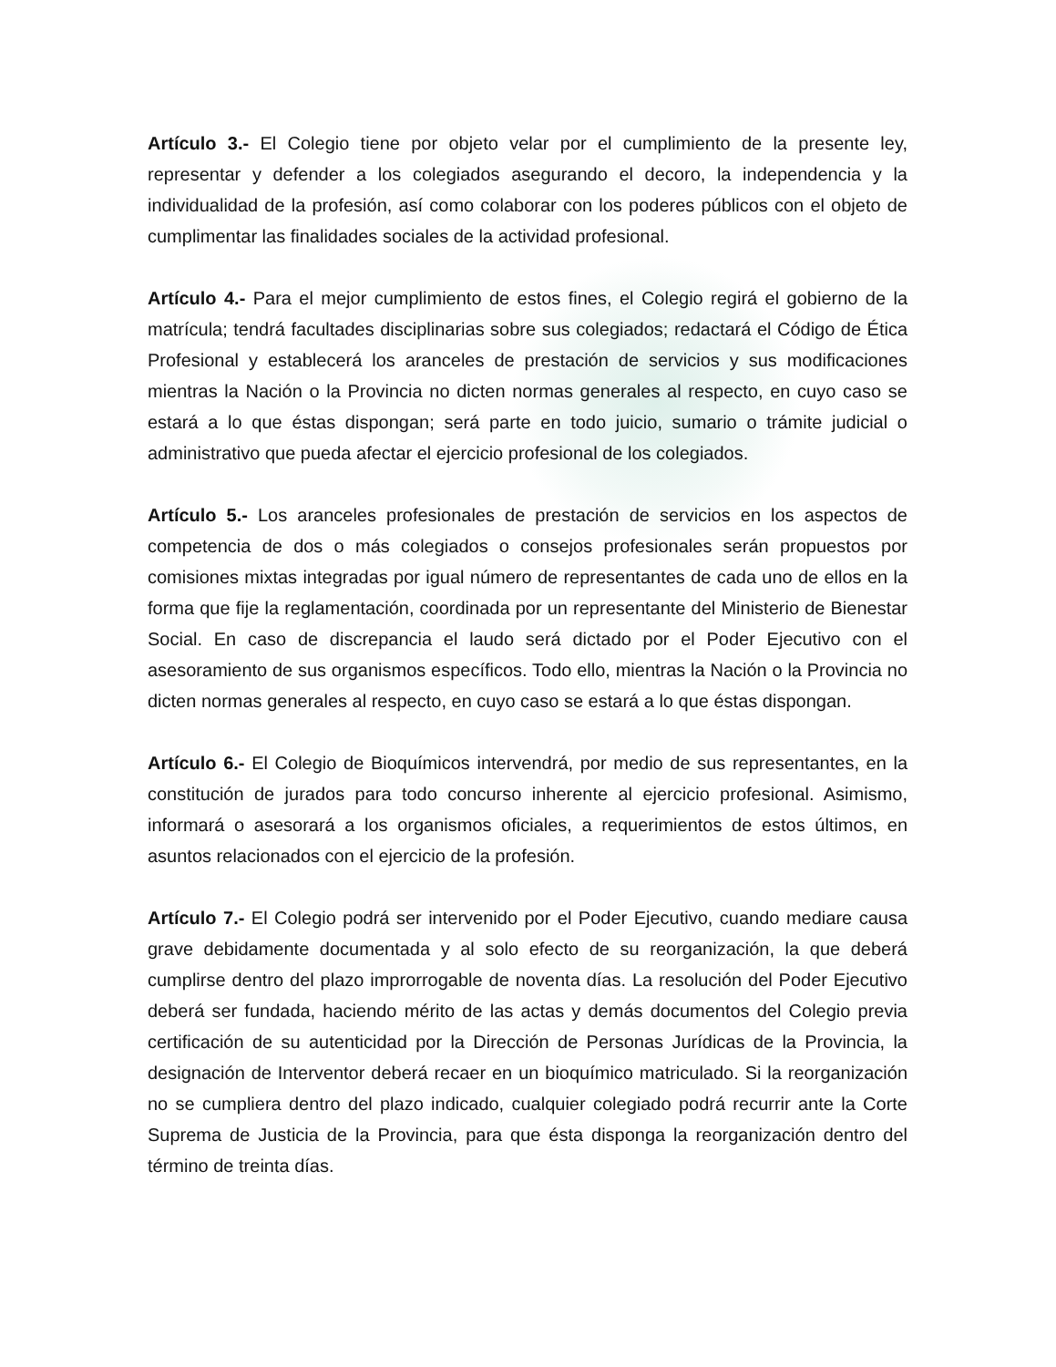Artículo 3.- El Colegio tiene por objeto velar por el cumplimiento de la presente ley, representar y defender a los colegiados asegurando el decoro, la independencia y la individualidad de la profesión, así como colaborar con los poderes públicos con el objeto de cumplimentar las finalidades sociales de la actividad profesional.
Artículo 4.- Para el mejor cumplimiento de estos fines, el Colegio regirá el gobierno de la matrícula; tendrá facultades disciplinarias sobre sus colegiados; redactará el Código de Ética Profesional y establecerá los aranceles de prestación de servicios y sus modificaciones mientras la Nación o la Provincia no dicten normas generales al respecto, en cuyo caso se estará a lo que éstas dispongan; será parte en todo juicio, sumario o trámite judicial o administrativo que pueda afectar el ejercicio profesional de los colegiados.
Artículo 5.- Los aranceles profesionales de prestación de servicios en los aspectos de competencia de dos o más colegiados o consejos profesionales serán propuestos por comisiones mixtas integradas por igual número de representantes de cada uno de ellos en la forma que fije la reglamentación, coordinada por un representante del Ministerio de Bienestar Social. En caso de discrepancia el laudo será dictado por el Poder Ejecutivo con el asesoramiento de sus organismos específicos. Todo ello, mientras la Nación o la Provincia no dicten normas generales al respecto, en cuyo caso se estará a lo que éstas dispongan.
Artículo 6.- El Colegio de Bioquímicos intervendrá, por medio de sus representantes, en la constitución de jurados para todo concurso inherente al ejercicio profesional. Asimismo, informará o asesorará a los organismos oficiales, a requerimientos de estos últimos, en asuntos relacionados con el ejercicio de la profesión.
Artículo 7.- El Colegio podrá ser intervenido por el Poder Ejecutivo, cuando mediare causa grave debidamente documentada y al solo efecto de su reorganización, la que deberá cumplirse dentro del plazo improrrogable de noventa días. La resolución del Poder Ejecutivo deberá ser fundada, haciendo mérito de las actas y demás documentos del Colegio previa certificación de su autenticidad por la Dirección de Personas Jurídicas de la Provincia, la designación de Interventor deberá recaer en un bioquímico matriculado. Si la reorganización no se cumpliera dentro del plazo indicado, cualquier colegiado podrá recurrir ante la Corte Suprema de Justicia de la Provincia, para que ésta disponga la reorganización dentro del término de treinta días.